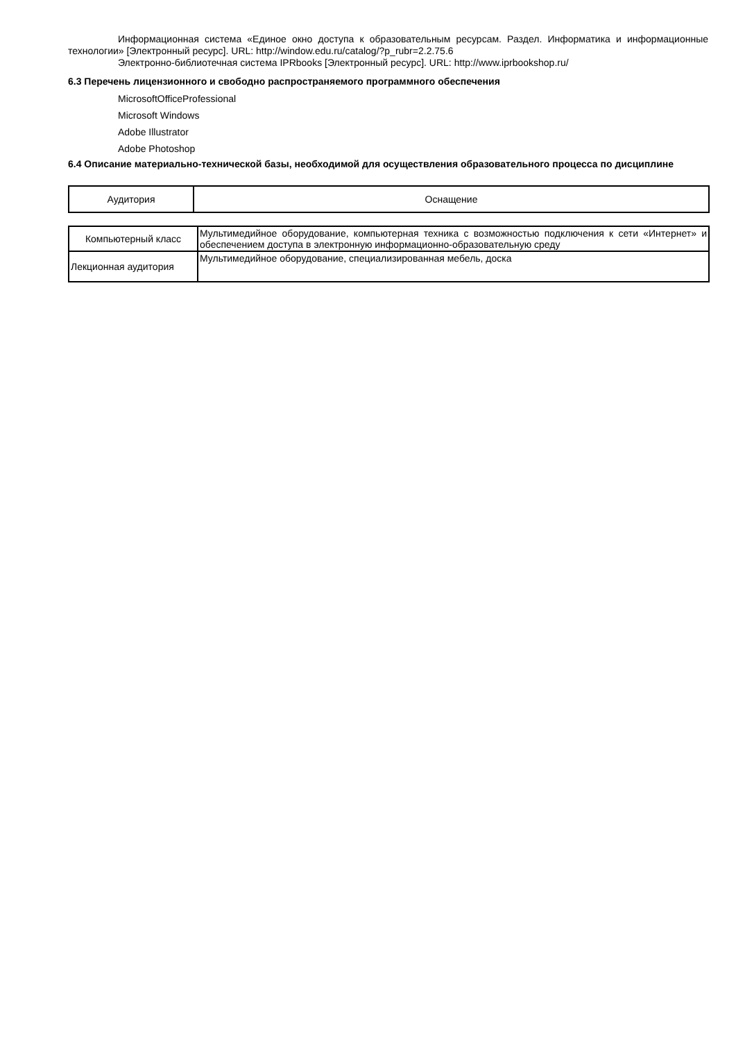Информационная система «Единое окно доступа к образовательным ресурсам. Раздел. Информатика и информационные технологии» [Электронный ресурс]. URL: http://window.edu.ru/catalog/?p_rubr=2.2.75.6
Электронно-библиотечная система IPRbooks [Электронный ресурс]. URL: http://www.iprbookshop.ru/
6.3 Перечень лицензионного и свободно распространяемого программного обеспечения
MicrosoftOfficeProfessional
Microsoft Windows
Adobe Illustrator
Adobe Photoshop
6.4 Описание материально-технической базы, необходимой для осуществления образовательного процесса по дисциплине
| Аудитория | Оснащение |
| Компьютерный класс | Мультимедийное оборудование, компьютерная техника с возможностью подключения к сети «Интернет» и обеспечением доступа в электронную информационно-образовательную среду |
| Лекционная аудитория | Мультимедийное оборудование, специализированная мебель, доска |